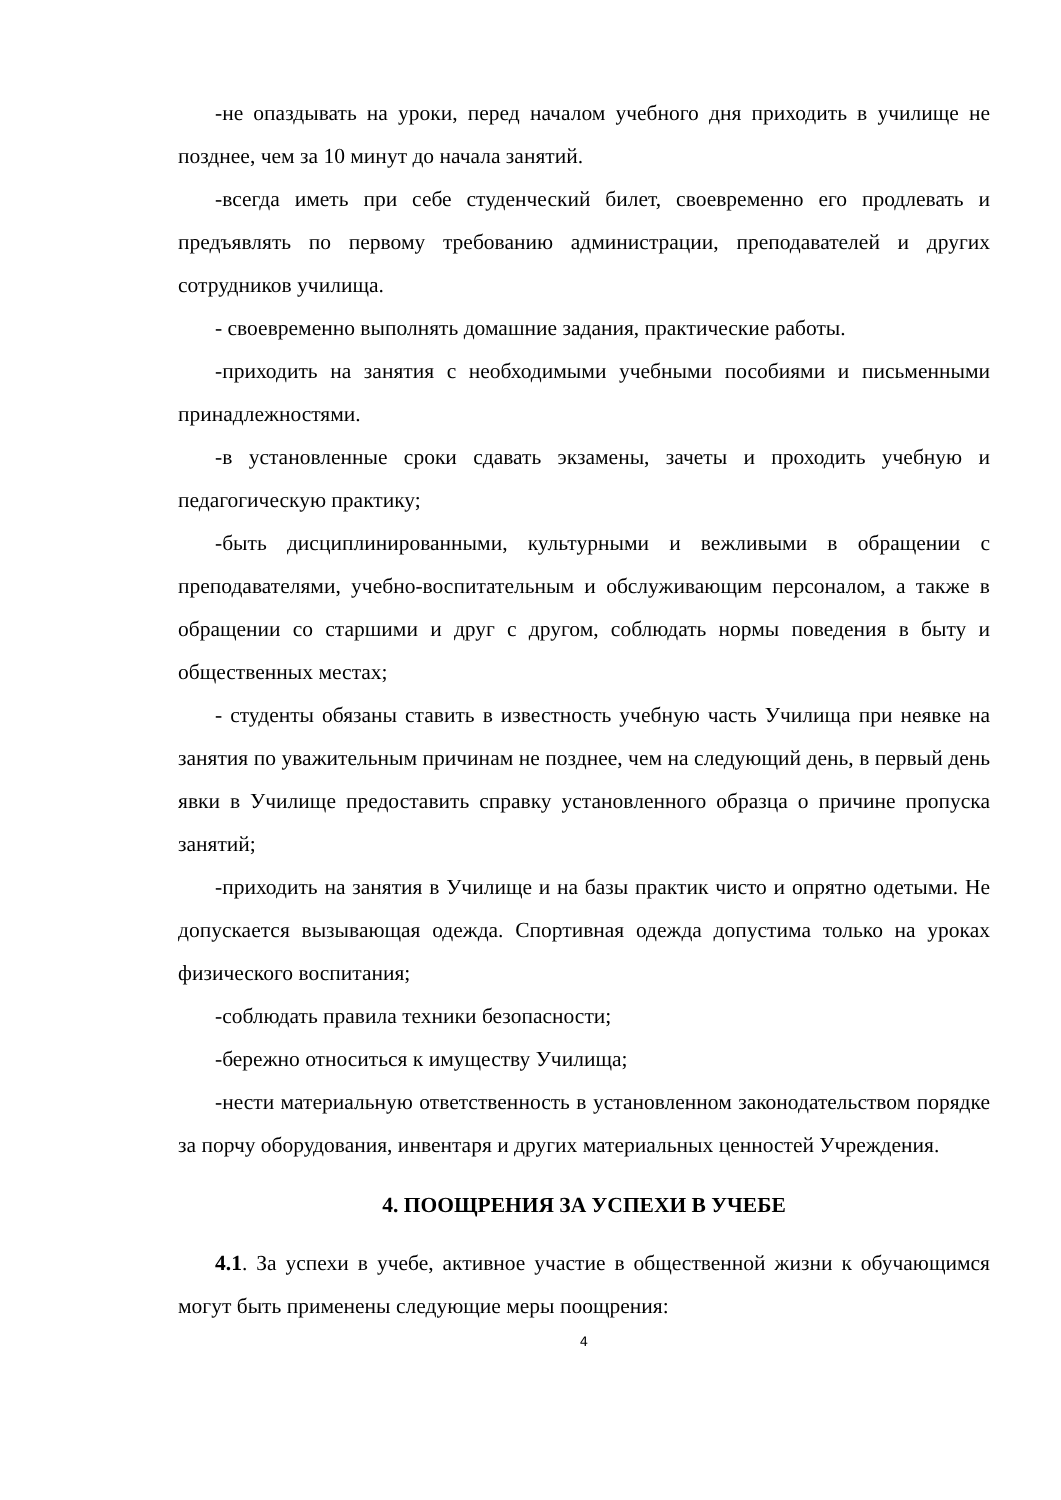-не опаздывать на уроки, перед началом учебного дня приходить в училище не позднее, чем за 10 минут до начала занятий.
-всегда иметь при себе студенческий билет, своевременно его продлевать и предъявлять по первому требованию администрации, преподавателей и других сотрудников училища.
- своевременно выполнять домашние задания, практические работы.
-приходить на занятия с необходимыми учебными пособиями и письменными принадлежностями.
-в установленные сроки сдавать экзамены, зачеты и проходить учебную и педагогическую практику;
-быть дисциплинированными, культурными и вежливыми в обращении с преподавателями, учебно-воспитательным и обслуживающим персоналом, а также в обращении со старшими и друг с другом, соблюдать нормы поведения в быту и общественных местах;
- студенты обязаны ставить в известность учебную часть Училища при неявке на занятия по уважительным причинам не позднее, чем на следующий день, в первый день явки в Училище предоставить справку установленного образца о причине пропуска занятий;
-приходить на занятия в Училище и на базы практик чисто и опрятно одетыми. Не допускается вызывающая одежда. Спортивная одежда допустима только на уроках физического воспитания;
-соблюдать правила техники безопасности;
-бережно относиться к имуществу Училища;
-нести материальную ответственность в установленном законодательством порядке за порчу оборудования, инвентаря и других материальных ценностей Учреждения.
4. ПООЩРЕНИЯ ЗА УСПЕХИ В УЧЕБЕ
4.1. За успехи в учебе, активное участие в общественной жизни к обучающимся могут быть применены следующие меры поощрения:
4